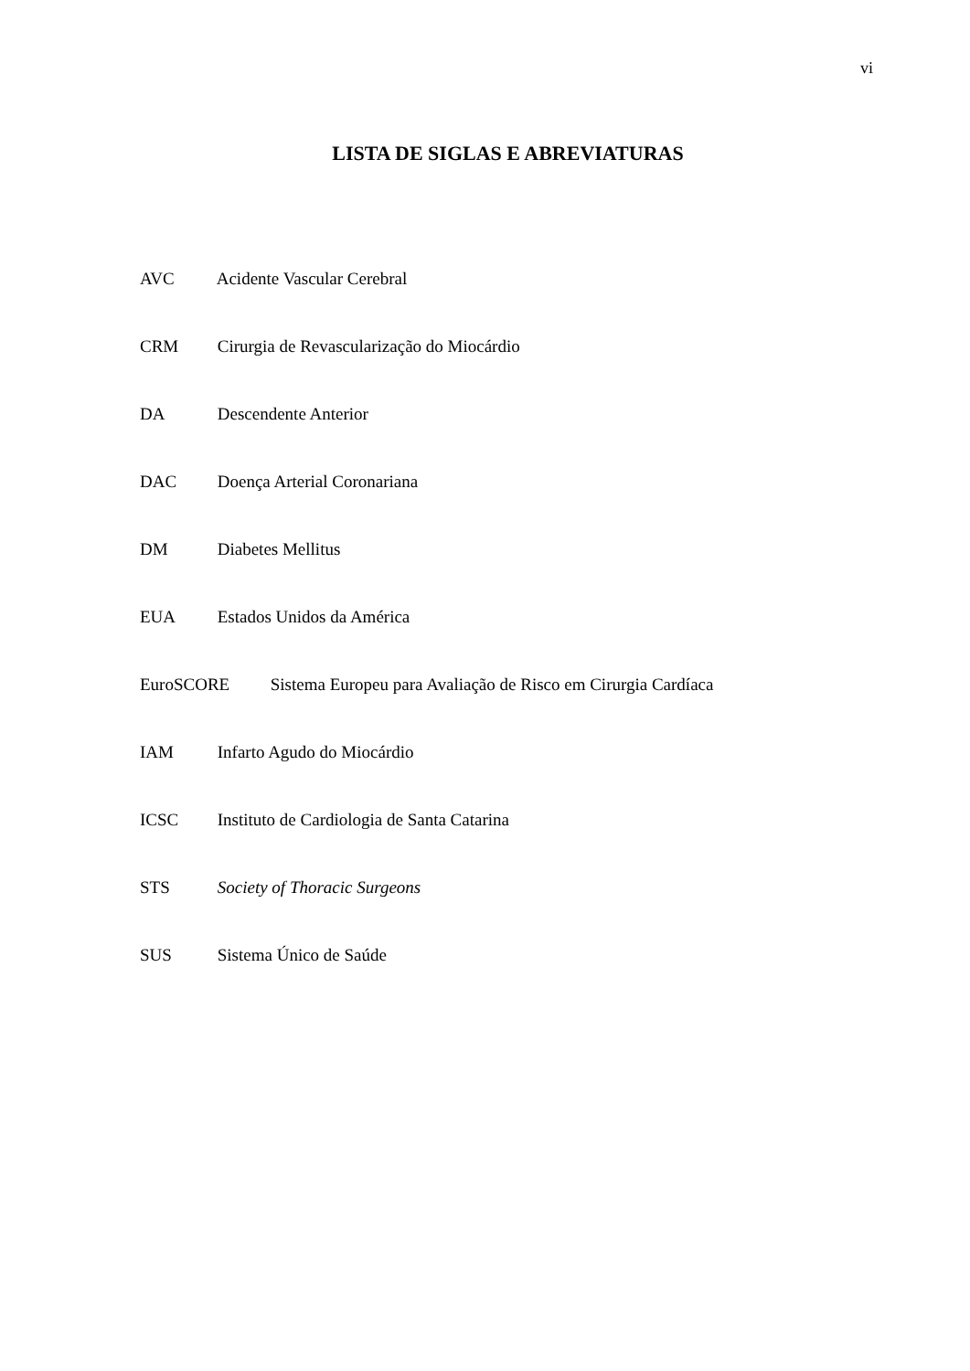vi
LISTA DE SIGLAS E ABREVIATURAS
AVC Acidente Vascular Cerebral
CRM Cirurgia de Revascularização do Miocárdio
DA Descendente Anterior
DAC Doença Arterial Coronariana
DM Diabetes Mellitus
EUA Estados Unidos da América
EuroSCORE Sistema Europeu para Avaliação de Risco em Cirurgia Cardíaca
IAM Infarto Agudo do Miocárdio
ICSC Instituto de Cardiologia de Santa Catarina
STS Society of Thoracic Surgeons
SUS Sistema Único de Saúde